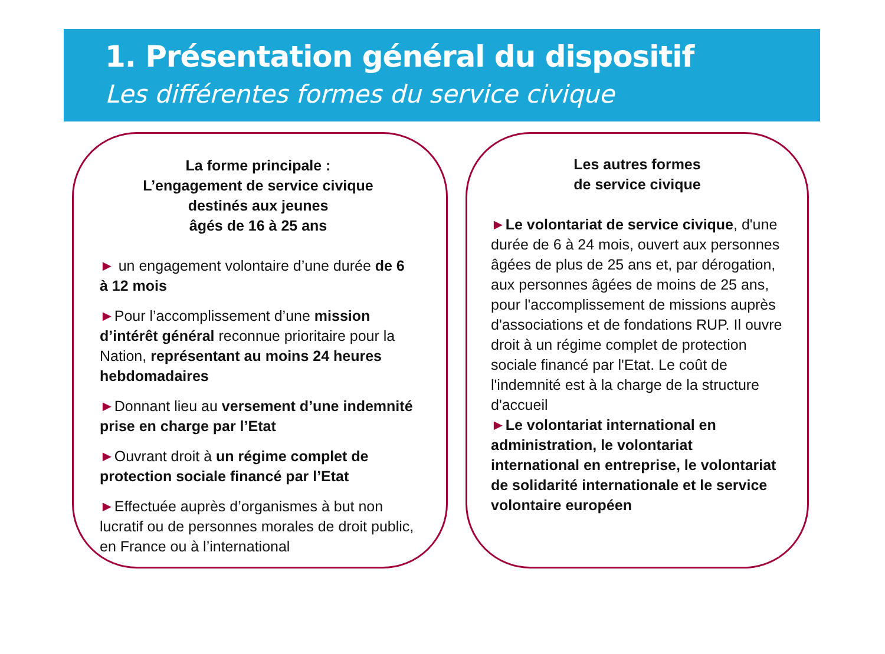1. Présentation général du dispositif
Les différentes formes du service civique
La forme principale :
L’engagement de service civique
destinés aux jeunes
âgés de 16 à 25 ans
► un engagement volontaire d’une durée de 6 à 12 mois
►Pour l’accomplissement d’une mission d’intérêt général reconnue prioritaire pour la Nation, représentant au moins 24 heures hebdomadaires
►Donnant lieu au versement d’une indemnité prise en charge par l’Etat
►Ouvrant droit à un régime complet de protection sociale financé par l’Etat
►Effectuée auprès d’organismes à but non lucratif ou de personnes morales de droit public, en France ou à l’international
Les autres formes
de service civique
►Le volontariat de service civique, d'une durée de 6 à 24 mois, ouvert aux personnes âgées de plus de 25 ans et, par dérogation, aux personnes âgées de moins de 25 ans, pour l'accomplissement de missions auprès d'associations et de fondations RUP. Il ouvre droit à un régime complet de protection sociale financé par l'Etat. Le coût de l'indemnité est à la charge de la structure d'accueil
►Le volontariat international en administration, le volontariat international en entreprise, le volontariat de solidarité internationale et le service volontaire européen